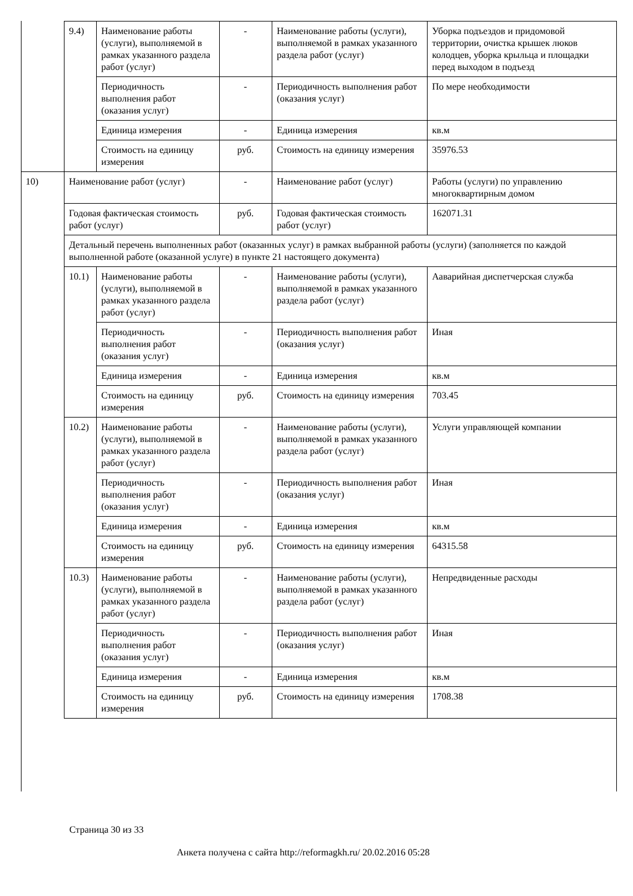| | 9.4) | Наименование работы (услуги), выполняемой в рамках указанного раздела работ (услуг) | - | Наименование работы (услуги), выполняемой в рамках указанного раздела работ (услуг) | Уборка подъездов и придомовой территории, очистка крышек люков колодцев, уборка крыльца и площадки перед выходом в подъезд |
| | | Периодичность выполнения работ (оказания услуг) | - | Периодичность выполнения работ (оказания услуг) | По мере необходимости |
| | | Единица измерения | - | Единица измерения | кв.м |
| | | Стоимость на единицу измерения | руб. | Стоимость на единицу измерения | 35976.53 |
| 10) | Наименование работ (услуг) | | - | Наименование работ (услуг) | Работы (услуги) по управлению многоквартирным домом |
| | Годовая фактическая стоимость работ (услуг) | | руб. | Годовая фактическая стоимость работ (услуг) | 162071.31 |
| | Детальный перечень выполненных работ (оказанных услуг) в рамках выбранной работы (услуги) (заполняется по каждой выполненной работе (оказанной услуге) в пункте 21 настоящего документа) | | | | |
| | 10.1) | Наименование работы (услуги), выполняемой в рамках указанного раздела работ (услуг) | - | Наименование работы (услуги), выполняемой в рамках указанного раздела работ (услуг) | Ааварийная диспетчерская служба |
| | | Периодичность выполнения работ (оказания услуг) | - | Периодичность выполнения работ (оказания услуг) | Иная |
| | | Единица измерения | - | Единица измерения | кв.м |
| | | Стоимость на единицу измерения | руб. | Стоимость на единицу измерения | 703.45 |
| | 10.2) | Наименование работы (услуги), выполняемой в рамках указанного раздела работ (услуг) | - | Наименование работы (услуги), выполняемой в рамках указанного раздела работ (услуг) | Услуги управляющей компании |
| | | Периодичность выполнения работ (оказания услуг) | - | Периодичность выполнения работ (оказания услуг) | Иная |
| | | Единица измерения | - | Единица измерения | кв.м |
| | | Стоимость на единицу измерения | руб. | Стоимость на единицу измерения | 64315.58 |
| | 10.3) | Наименование работы (услуги), выполняемой в рамках указанного раздела работ (услуг) | - | Наименование работы (услуги), выполняемой в рамках указанного раздела работ (услуг) | Непредвиденные расходы |
| | | Периодичность выполнения работ (оказания услуг) | - | Периодичность выполнения работ (оказания услуг) | Иная |
| | | Единица измерения | - | Единица измерения | кв.м |
| | | Стоимость на единицу измерения | руб. | Стоимость на единицу измерения | 1708.38 |
Страница 30 из 33
Анкета получена с сайта http://reformagkh.ru/ 20.02.2016 05:28